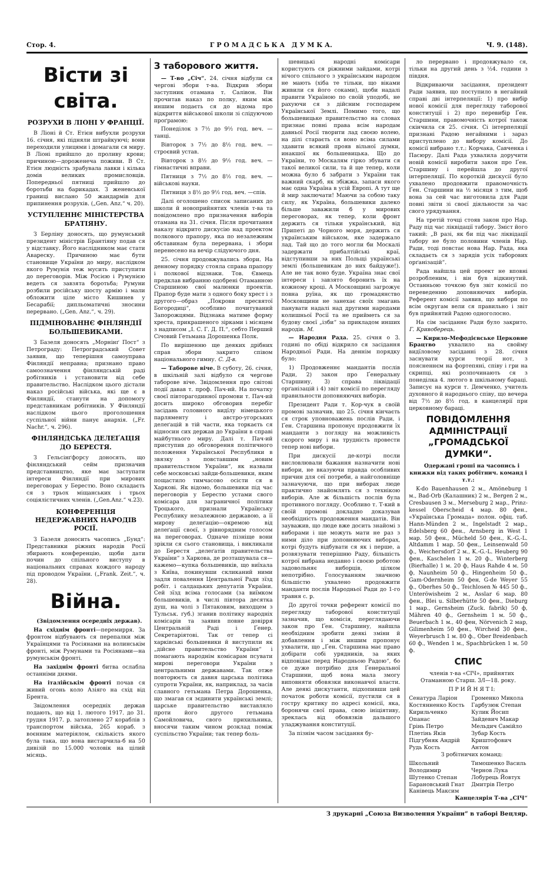Стор. 4. Г Р О М А Д С Ь К А Д У М К А. Ч. 9. (148).
Вісти зі світа.
РОЗРУХИ В ЛІОНІ У ФРАНЦІЇ.
В Ліоні й Ст. Етієн вибухли розрухи 16. січня, які підняли штрайкуючі; вони переходили улицями і домагали ся миру. В Ліоні прийшло до проливу крови; причиною—дороженеча поживи. В Ст. Етієн людність зрабувала лавки і кілька домів великих промисловців. Попередньої пятниці прийшло до боротьби на барикадах. З женевської границі вислано 50 жандармів для припинення розрухів. („Gen. Anz.“ ч. 20).
УСТУПЛЕННЄ МІНІСТЕРСТВА БРАТІЯНУ.
З Берліну доносять, що румунський президент міністрів Брантіяну подав ся у відставку. Його наслідником має стати Авареску. Причиною має бути становище України до миру, наслідком якого Румунія теж мусить приступити до переговорів. Між Росією і Румунією ведеть ся завзята боротьба; Румуни розбили російську шосту армію і мали обложити ціле місто Кишинев у Бесарабії; дипльоматичні зносини перервано. („Gen. Anz.“, ч. 29).
ПІДМІНОВАННЄ ФІНЛЯНДІЇ БОЛЬШЕВИКАМИ.
З Базеля доносять „Морнінґ Пост“ з Петрограду: Петроградський Совет заявив, що теперішня самоуправа Фінляндії неправна; признано право самоозначення фінляндській раді робітників і установити від себе правительство. Наслідком цього дістали наказ російські війська, які ще є в Фінляндії, станути на допомогу представникам робітників. У Фінляндії наслідком цього проголошення суспільної війни панує анархія. („Fr. Nachr.“, ч. 296).
ФІНЛЯНДСЬКА ДЕЛЕҐАЦІЯ ДО БЕРЕСТЯ.
З Гельсінґфорсу доносять, що фінляндський сейм призначив представництво, яке має заступати інтереси Фінляндії при мирових переговорах у Берестю. Воно складаєть ся з трьох міщанських і трьох соціялістичних членів. („Gen.Anz.“ ч.23).
КОНФЕРЕНЦІЯ НЕДЕРЖАВНИХ НАРОДІВ РОСІЇ.
З Базеля доносить часопись „Бунд“: Представники ріжних народів Росії збирають конференцію, щоби дати почин до спільного виступу в національних справах кождого народу під проводом України. („Frank. Zeit.“, ч. 28).
Війна.
(Звідомлення осередніх держав).
На східнім фронті—перемирря. За фронтом відбувають ся перепалки між Українцями та Росіянами на волинськім фронті, між Румунами та Росіянами—на румунськім фронті.
На західнім фронті битва ослабла останніми днями.
На італійськім фронті почав ся живий огонь коло Азіяго на схід від Брента.
Звідомлення осередніх держав подають, що від 1. лютого 1917. до 31. грудня 1917. р. затоплено 27 кораблів з транспортом війська, 265 кораб. з воєнним матеріялом, скількість якого була така, що вона вистарчила-б на 50 дивізій по 15.000 чоловік на цілий місяць.
З таборового життя.
— Т-во „Січ“. 24. січня відбули ся чергові збори т-ва. Відкрив збори заступник отамана т. Салівон. Він прочитав наказ по полку, яким між иншим подаєть ся до відома про відкриття військової школи зі слідуючою проґрамою:
Понеділок з 7½ до 9½ год. веч. —танці.
Вівторок з 7½ до 8½ год. веч. —строєвий устав.
Вівторок з 8½ до 9½ год. веч. —гімнастичні вправи.
Пятниця з 7½ до 8½ год. веч. —військові науки.
Пятниця з 8½ до 9½ год. веч. —спів.
Далі оголошено список записаних до школи й новоприйнятих членів т-ва та повідомлено про призначення виборів отамана на 31. січня. Після прочитання наказу відкрито дискусію над проектом полкового прапору, яка по незалежним обставинам була перервана, і збори перенесено на вечір слідуючого дня.
25. січня продовжувались збори. На денному порядку стояла справа прапору і полкової відзнаки. Тов. Євмець предклав вибранню одобрені Отаманною Старшиною свої малюнки проектів. Прапор буде мати з одного боку хрест і з другого—образ „Покрови пресвятої Богородиці“, особливо почитуваний Запорожцями. Відзнака матиме форму хреста, прикрашеного зірками і місяцем з надписом „І. С. Г. Д. П.“, себто Перший Січовий Гетьмана Дорошенка Полк.
По вирішенню ще деяких дрібних справ збори закрито співом національного гимну. С. Д-в.
— Таборове віче. В суботу, 26. січня, в шкільній залі відбуло ся чергове таборове віче. Звідомлення про світові події давав т. проф. Пач-ий. На початку своєї півторагодинної промови т. Пач-ий досить широко обговорив перебіг засідань головного видїлу німецького парляменту і австро-угорських делеґацій в тій части, яка торкаєть ся відносин сих держав до України в справі майбутнього миру. Далі т. Пач-ий приступив до обговорення політичного положення Української Республики в звязку з повставшим „новим правительством України“, як назвали себе московські зайди-большевики, яким пощастило тимчасово осісти ся в Харкові. Як відомо, большевики під час переговорів у Берестю устами свого комісара для заграничної політики Троцького, признали Українську Республику незалежною державою, а її мирову делеґацію—окремою від делеґації своєї, з рівнорядним голосом на переговорах. Одначе пізніще вони зрікли ся сього становища, і викликали до Берестя „делеґатів правительства України“ з Харкова, де розташувала ся—кажемо—купка большевиків, що виїхала з Київа, покинувши скликаний ними задля повалення Центральної Ради зїзд робіт. і салдацьких депутатів України. Сей зїзд всіма голосами (за виїмком большевиків, в числі півтора десятка душ, на чолі з Пятаковим, виходцем з Тульськ. ґуб.) зганив політику народніх комісарів та заявив повне довірря Центральній Раді і Ґенер. Секретаріятові. Так от тепер сі харківські большевики й виступили як „дійсне правительство України“ і помагають народнім комісарам псувати мирові переговори України з центральними державами. Так отже повторюєть ся давня царська політика супроти України, як, наприклад, за часів славного гетьмана Петра Дорошенка, що змагав ся зєдинити українські землі; царське правительство виставляло проти його другого гетьмана Самойловича, свого прихильника, вносячи таким чином розклад поміж суспільство України; так тепер боль-
шевицькі народні комісари користують ся ріжними зайдами, котрі нічого спільного з українським народом не мають (хіба те тільки, що віками живили ся його соками), щоби надалі правити Україною по своїй уподобі, не рахуючи ся з дійсним господарем Української Землі. Помимо того, що большевицьке правительство на словах признає повні права всім народам давньої Росії творити лад своєю волею, на ділі стараєть ся воно всіма силами здавити всякий пр­ояв вільної думки, инакшої як большевицька. Що до України, то Москалям гірко збувати ся такої великої сили, та й ще тепер, коли можна було б забрати з України так важний скарб, як збіжжа, запаси якого має одна Україна в усій Европі. А тут ще й мир заключати! Маючи за собою таку силу, як Україна, большевики далеко більше заважили б у мирових переговорах, як тепер, коли фронт держить ся тільки український, від Припеті до Чорного моря, держить ся українським військом, яке задержало лад. Тай що до того могли би Москалі задержати прибалтійські краї, відступивши за них Польщі українські землі (большевикам до них байдуже!). Але не так воно буде. Україна знає свої інтереси і завзято боронить їх на кожному кроці. А Московщині загрожує повна руїна, як що громадянство Московщини не занехає своїх змагань панувати надалі над другими народами колишньої Росії та не прийметь ся за будову своєї „ізби“ за прикладом инших народів. М.
— Народня Рада. 25. січня о 3. годині по обіді відкрило ся засідання Народньої Ради. На деннім порядку було:
1) Продовженнє мандантів послів Ради, 2) закон про Ґенеральну Старшину, 3) справа ліквідації орґанізацій і 4) звіт комісії по перегляду правильности доповняючих виборів.
Президент Ради т. Кор-чук в своїй промові зазначив, що 25. січня кінчаєть ся строк уповноважень послів Ради, і Ґен. Старшина пропонує продовжити їх манданти з погляду на можливість скорого миру і на трудність провести тепер нові вибори.
При дискусії де-котрі посли висловлювали бажання назначити нові вибори, не вказуючи правда особливих причин для сеї потреби, а найголовніще зазначуючи, що при виборах люде практично знайомлять ся з технікою виборів. Але ж більшість послів була противного погляду. Особливо т. Т-кий в своїй промові докладно доказував необхідність продовження мандатів. Він зауважив, що люде вже досить знайомі з виборами і ще можуть мати не раз з ними діло при доповняючих виборах, котрі будуть відбувати ся як і перше, а розвязувати теперішню Раду, більшість котрої вибрана недавно і своєю роботою задовольняє виборців, цілком непотрібно. Голосуванням значною більшістю ухвалено продовжити манданти послів Народньої Ради до 1-го травня с. р.
До другої точки референт комісії по перегляду таборової конституції зазначив, що комісія, переглядаючи закон про Ґен. Старшину, найшла необхідним зробити деякі зміни й добавлення і між иншим пропонує ухвалити, що „Ґен. Старшина має право добірати собі урядників, за яких відповідає перед Народньою Радою“, бо се дуже потрібно для Ґенеральної Старшини, щоб вона мала змогу виповняти обовязки виконавчої власти. Але деякі дискутанти, підхопивши цей початок роботи комісії, пустили ся в гостру критику по адресі комісії, яка, боронячи свої права, свою ініціятиву, зреклась від обовязків дальшого уладжування конституції.
За пізнім часом засідання бу-
ло перервано і продовжувало ся, тільки на другий день з ½4. години з півдня.
Відкриваючи засідання, президент Ради заявив, що поступило в негайний справі дві інтерпеляції: 1) про вибір нової комісії для перегляду таборової конституції і 2) про перевибір Ґен. Старшини, правомочність котрої також скінчила ся 25. січня. Сі інтерпеляції признані Радою негайними і зараз приступлено до вибору комісії. До комісії вибрано т.т.: Корчака, Савченка і Пасюру. Далі Рада ухвалила доручити новій комісії виробити закон про Ґен. Старшину і перейшла до другої інтерпеляції. По короткій дискусії було ухвалено продовжити правомочність Ґен. Старшини на ½ місяця з тим, щоб вона за сей час виготовила для Ради повні звіти зі своєї діяльности за час свого урядування.
На третій точці стояв закон про Нар. Раду під час ліквідації табору. Зміст його такий: „В разі, як би під час ліквідації табору не було половини членів Нар. Ради, тоді повстає нова Нар. Рада, яка складаєть ся з зарядів усіх таборових орґанізацій“.
Рада найшла цей проект не вповні розробленим, і він був відкинутий. Останньою точкою був звіт комісії по переведенню доповняючих виборів. Референт комісії заявив, що вибори по всім округам вели ся правильно і звіт був прийнятий Радою одноголосно.
На сім засіданнє Ради було закрито. Г. Кривоберець.
— Кирило-Мефодієвське Церковне Брацтво ухвалило на свойму видїловому засіданні з 28. січня заснувати курси теорії нот, з поясненнєм на фортепяні, співу і гри на скрипці, які розпочинають ся з понеділка 4. лютого в шкільному бараці. Записує на курси т. Демченко, учитель духовного й народнього співу, що вечера від 7½ до 8½ год. в канцелярії при церковному бараці.
ПОВІДОМЛЕННЯ АДМІНІСТРАЦІЇ „ГРОМАДСЬКОЇ ДУМКИ“.
Одержані гроші на часопись і книжки від таких робітнич. команд і т.т.:
K-do Bauenhausen 2 м., Amöneburg 1 м., Bad-Orb (Калашник) 2 м., Bergen 2 м., Cresbausen 3 м., Merseburg 2 мар., Prinz-kessel Oberscheid 4 мар. 80 фен., «Українська Громада» полон. офіц. таб. Hann-Münden 2 м., Ingelstadt 2 мар., Edelsberg 60 фен., Arnsberg in West 1 мар. 50 фен., Mücheld 50 фен., K.-G.-L. Altdamm 1 мар. 50 фен., Leinsenwald 50 ф., Weichersdorf 2 м., K.-G.-L. Heuberg 90 фен., Kaschelen 1 м. 20 ф., Winterberg (Bierhalle) 1 м. 20 ф, Haus Rahde 4 м. 50 ф, Naunheim 50 ф., Hingenheim 50 ф., Gam-Odernheim 50 фен, G-de Weyer 55 ф., Oberhes 50 ф., Teichlosen № 445 50 ф., Unteröwisheim 2 м., Asslar 6 мар. 80 фен., Blei u. Silberhütte 50 фен., Dieburg 1 мар., Gernsheim (Zuck. fabrik) 50 ф, Mähren 40 ф., Gernsheim 1 м. 50 ф., Beuerbach 1 м., 40 фен, Nörvenich 2 мар, Gilimenheim 50 фен., Wircheid 30 фен., Weyerbrusch 1 м. 80 ф., Ober Breidenbach 60 ф., Wenden 1 м., Spachbrücken 1 м. 50 ф.
СПИС
членів т-ва «СІЧ», прийнятих Отаманною Старш. 3/I—18. року.
П Р И Й Н Я Т І:
Сенатура Ларіон
Костянненко Кость
Кирильченко Опанас
Грінь Петро
Плетінь Яків
Підгубняк Андрій
Рудь Кость
Громенко Микола
Гарбузюк Степан
Кулик Йосип
Зайдевич Макар
Мельдич Самійло
Зубар Кость
Криштофович Антон
З робітничих команд:
Школьний Володимир
Шутенко Степан
Барановський Гнат
Канівець Максим
Тимошенко Василь
Чернов Лука
Лобурець Йовтух
Дмитрів Петро
Канцелярія Т-ва „СІЧ“
З друкарні „Союза Визволення України“ в таборі Вецляр.